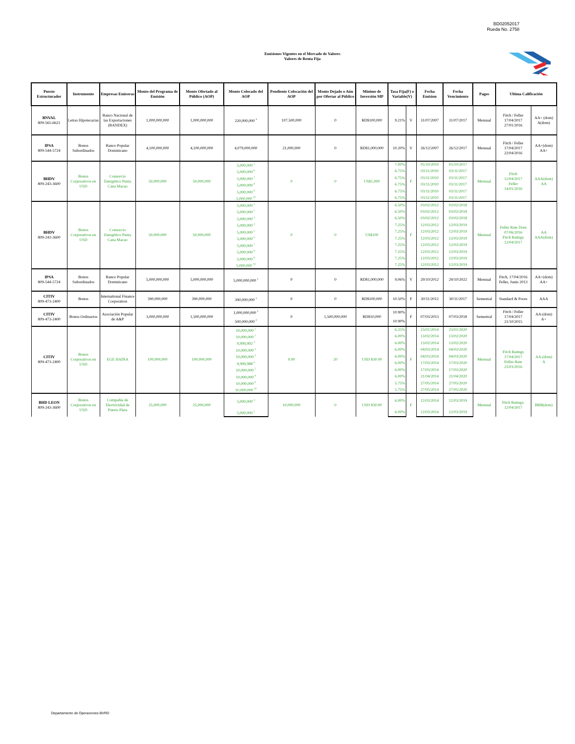BD02052017
Rueda No. 2758
Emisiones Vigentes en el Mercado de Valores
Valores de Renta Fija
| Puesto Estructurador | Instrumento | Empresas Emisoras | Monto del Programa de Emisión | Monto Ofertado al Público (AOP) | Monto Colocado del AOP | Pendiente Colocación del AOP | Monto Dejado o Aún por Ofertar al Público | Mínimo de Inversión MP | Tasa Fija(F) o Variable(V) | | Fecha Emision | Fecha Vencimiento | Pagos | Ultima Calificación | |
| --- | --- | --- | --- | --- | --- | --- | --- | --- | --- | --- | --- | --- | --- | --- | --- |
| BNVAL 809-565-6621 | Letras Hipotecarias | Banco Nacional de las Exportaciones (BANDEX) | 1,000,000,000 | 1,000,000,000 | 220,000,000 <sup>3</sup> | 107,500,000 | 0 | RD$100,000 | 9.21% | V | 31/07/2007 | 31/07/2017 | Mensual | Fitch / Feller 17/04/2017 27/01/2016 | AA+ (dom) A(dom) |
| IPSA 809-544-5724 | Bonos Subordinados | Banco Popular Dominicano | 4,100,000,000 | 4,100,000,000 | 4,079,000,000 | 21,000,000 | 0 | RD$1,000,000 | 10.20% | V | 26/12/2007 | 26/12/2017 | Mensual | Fitch / Feller 17/04/2017 22/04/2016 | AA+(dom) AA+ |
| BHDV 809-243-3600 | Bonos Corporativos en USD | Consorcio Energético Punta Cana Macao | 50,000,000 | 50,000,000 | 5,000,000 <sup>2</sup> | 0 | 0 | US$1,000 | 7.00% | F | 05/10/2010 | 05/10/2017 | Mensual | Fitch 12/04/2017 Feller 14/01/2016 | AAA(dom) AA |
| | | | | | 5,000,000 <sup>6</sup> | | | | 6.75% | | 03/11/2010 | 03/11/2017 | | | |
| | | | | | 5,000,000 <sup>7</sup> | | | | 6.75% | | 03/11/2010 | 03/11/2017 | | | |
| | | | | | 5,000,000 <sup>8</sup> | | | | 6.75% | | 03/11/2010 | 03/11/2017 | | | |
| | | | | | 5,000,000 <sup>9</sup> | | | | 6.75% | | 03/11/2010 | 03/11/2017 | | | |
| | | | | | 5,000,000 <sup>10</sup> | | | | 6.75% | | 03/11/2010 | 03/11/2017 | | | |
| BHDV 809-243-3600 | Bonos Corporativos en USD | Consorcio Energético Punta Cana Macao | 50,000,000 | 50,000,000 | 5,000,000 <sup>1</sup> | 0 | 0 | US$100 | 6.50% | F | 03/02/2012 | 03/02/2018 | Mensual | Feller Rate Dom 07/06/2016 Fitch Ratings 12/04/2017 | AA AAA(dom) |
| | | | | | 5,000,000 <sup>2</sup> | | | | 6.50% | | 03/02/2012 | 03/02/2018 | | | |
| | | | | | 5,000,000 <sup>3</sup> | | | | 6.50% | | 03/02/2012 | 03/02/2018 | | | |
| | | | | | 5,000,000 <sup>4</sup> | | | | 7.25% | | 12/03/2012 | 12/03/2019 | | | |
| | | | | | 5,000,000 <sup>5</sup> | | | | 7.25% | | 12/03/2012 | 12/03/2019 | | | |
| | | | | | 5,000,000 <sup>6</sup> | | | | 7.25% | | 12/03/2012 | 12/03/2019 | | | |
| | | | | | 5,000,000 <sup>7</sup> | | | | 7.25% | | 12/03/2012 | 12/03/2019 | | | |
| | | | | | 5,000,000 <sup>8</sup> | | | | 7.25% | | 12/03/2012 | 12/03/2019 | | | |
| | | | | | 5,000,000 <sup>9</sup> | | | | 7.25% | | 12/03/2012 | 12/03/2019 | | | |
| | | | | | 5,000,000 <sup>10</sup> | | | | 7.25% | | 12/03/2012 | 12/03/2019 | | | |
| IPSA 809-544-5724 | Bonos Subordinados | Banco Popular Dominicano | 5,000,000,000 | 5,000,000,000 | 5,000,000,000 <sup>1</sup> | 0 | 0 | RD$1,000,000 | 9.06% | V | 29/10/2012 | 29/10/2022 | Mensual | Fitch, 17/04/2016 Feller, Junio 2013 | AA+(dom) AA+ |
| CITIV 809-473-2400 | Bonos | International Finance Corporation | 390,000,000 | 390,000,000 | 390,000,000 <sup>1</sup> | 0 | 0 | RD$100,000 | 10.50% | F | 30/11/2012 | 30/11/2017 | Semestral | Standard & Poors | AAA |
| CITIV 809-473-2400 | Bonos Ordinarios | Asociación Popular de A&P | 3,000,000,000 | 1,500,000,000 | 1,000,000,000 <sup>1</sup> | 0 | 1,500,000,000 | RD$10,000 | 10.90% | F | 07/03/2013 | 07/03/2018 | Semestral | Fitch / Feller 17/04/2017 21/10/2015 | AA-(dom) A+ |
| | | | | | 500,000,000 <sup>2</sup> | | | | 10.90% | | | | | | |
| CITIV 809-473-2400 | Bonos Corporativos en USD | EGE HAINA | 100,000,000 | 100,000,000 | 10,000,000 <sup>1</sup> | 0.00 | 20 | USD $30.00 | 6.25% | F | 23/01/2014 | 23/01/2020 | Mensual | Fitch Ratings 17/04/2017 Feller-Rate 23/03/2016 | AA-(dom) A |
| | | | | | 10,000,000 <sup>2</sup> | | | | 6.00% | | 13/02/2014 | 13/02/2020 | | | |
| | | | | | 9,999,992 <sup>3</sup> | | | | 6.00% | | 13/02/2014 | 13/02/2020 | | | |
| | | | | | 10,000,000 <sup>4</sup> | | | | 6.00% | | 04/03/2014 | 04/03/2020 | | | |
| | | | | | 10,000,000 <sup>5</sup> | | | | 6.00% | | 04/03/2014 | 04/03/2020 | | | |
| | | | | | 9,999,988 <sup>6</sup> | | | | 6.00% | | 17/03/2014 | 17/03/2020 | | | |
| | | | | | 10,000,000 <sup>7</sup> | | | | 6.00% | | 17/03/2014 | 17/03/2020 | | | |
| | | | | | 10,000,000 <sup>8</sup> | | | | 6.00% | | 21/04/2014 | 21/04/2020 | | | |
| | | | | | 10,000,000 <sup>9</sup> | | | | 5.75% | | 27/05/2014 | 27/05/2020 | | | |
| | | | | | 10,000,000 <sup>10</sup> | | | | 5.75% | | 27/05/2014 | 27/05/2020 | | | |
| BHD LEON 809-243-3600 | Bonos Corporativos en USD | Compañía de Electricidad de Puerto Plata | 25,000,000 | 25,000,000 | 5,000,000 <sup>4</sup> | 10,000,000 | 0 | USD $30.00 | 6.00% | F | 12/03/2014 | 12/03/2019 | Mensual | Fitch Ratings: 12/04/2017 | BBB(dom) |
| | | | | | 5,000,000 <sup>5</sup> | | | | 6.00% | | 12/03/2014 | 12/03/2019 | | | |
Departamento de Operaciones BVRD